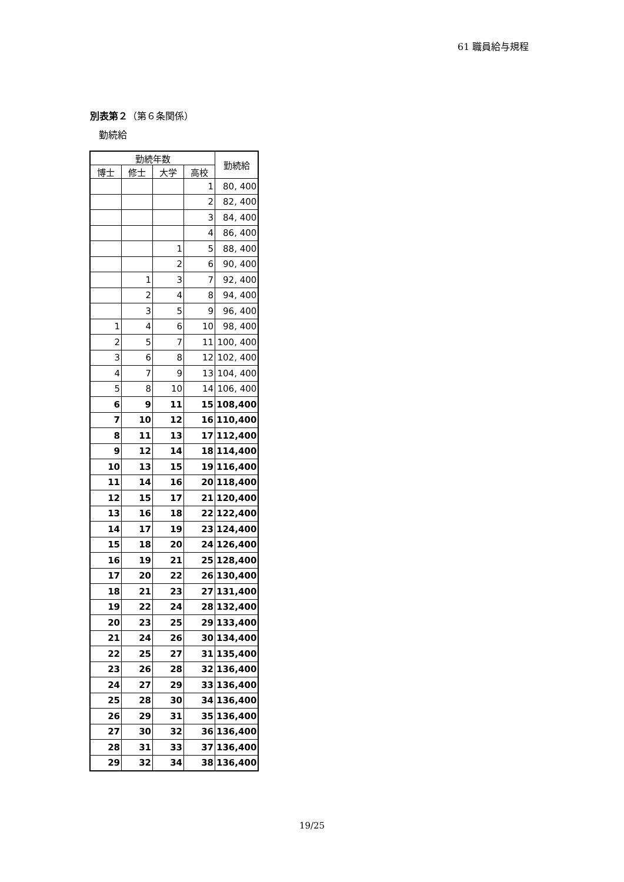61 職員給与規程
別表第２（第６条関係）
勤続給
| 勤続年数 | | | | 勤続給 |
| --- | --- | --- | --- | --- |
| 博士 | 修士 | 大学 | 高校 | |
| | | | 1 | 80, 400 |
| | | | 2 | 82, 400 |
| | | | 3 | 84, 400 |
| | | | 4 | 86, 400 |
| | | 1 | 5 | 88, 400 |
| | | 2 | 6 | 90, 400 |
| | 1 | 3 | 7 | 92, 400 |
| | 2 | 4 | 8 | 94, 400 |
| | 3 | 5 | 9 | 96, 400 |
| 1 | 4 | 6 | 10 | 98, 400 |
| 2 | 5 | 7 | 11 | 100, 400 |
| 3 | 6 | 8 | 12 | 102, 400 |
| 4 | 7 | 9 | 13 | 104, 400 |
| 5 | 8 | 10 | 14 | 106, 400 |
| 6 | 9 | 11 | 15 | 108,400 |
| 7 | 10 | 12 | 16 | 110,400 |
| 8 | 11 | 13 | 17 | 112,400 |
| 9 | 12 | 14 | 18 | 114,400 |
| 10 | 13 | 15 | 19 | 116,400 |
| 11 | 14 | 16 | 20 | 118,400 |
| 12 | 15 | 17 | 21 | 120,400 |
| 13 | 16 | 18 | 22 | 122,400 |
| 14 | 17 | 19 | 23 | 124,400 |
| 15 | 18 | 20 | 24 | 126,400 |
| 16 | 19 | 21 | 25 | 128,400 |
| 17 | 20 | 22 | 26 | 130,400 |
| 18 | 21 | 23 | 27 | 131,400 |
| 19 | 22 | 24 | 28 | 132,400 |
| 20 | 23 | 25 | 29 | 133,400 |
| 21 | 24 | 26 | 30 | 134,400 |
| 22 | 25 | 27 | 31 | 135,400 |
| 23 | 26 | 28 | 32 | 136,400 |
| 24 | 27 | 29 | 33 | 136,400 |
| 25 | 28 | 30 | 34 | 136,400 |
| 26 | 29 | 31 | 35 | 136,400 |
| 27 | 30 | 32 | 36 | 136,400 |
| 28 | 31 | 33 | 37 | 136,400 |
| 29 | 32 | 34 | 38 | 136,400 |
19/25